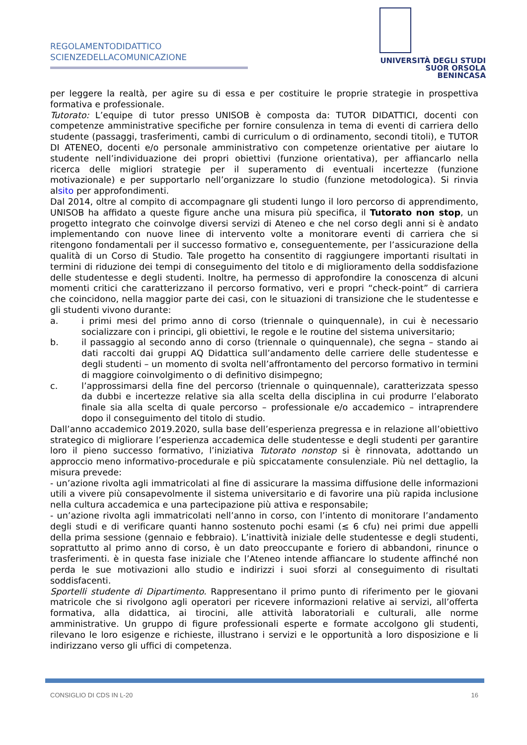REGOLAMENTODIDATTICO
SCIENZEDELLACOMUNICAZIONE
UNIVERSITÀ DEGLI STUDI
SUOR ORSOLA
BENINCASA
per leggere la realtà, per agire su di essa e per costituire le proprie strategie in prospettiva formativa e professionale.
Tutorato: L’equipe di tutor presso UNISOB è composta da: TUTOR DIDATTICI, docenti con competenze amministrative specifiche per fornire consulenza in tema di eventi di carriera dello studente (passaggi, trasferimenti, cambi di curriculum o di ordinamento, secondi titoli), e TUTOR DI ATENEO, docenti e/o personale amministrativo con competenze orientative per aiutare lo studente nell’individuazione dei propri obiettivi (funzione orientativa), per affiancarlo nella ricerca delle migliori strategie per il superamento di eventuali incertezze (funzione motivazionale) e per supportarlo nell’organizzare lo studio (funzione metodologica). Si rinvia alsito per approfondimenti.
Dal 2014, oltre al compito di accompagnare gli studenti lungo il loro percorso di apprendimento, UNISOB ha affidato a queste figure anche una misura più specifica, il Tutorato non stop, un progetto integrato che coinvolge diversi servizi di Ateneo e che nel corso degli anni si è andato implementando con nuove linee di intervento volte a monitorare eventi di carriera che si ritengono fondamentali per il successo formativo e, conseguentemente, per l’assicurazione della qualità di un Corso di Studio. Tale progetto ha consentito di raggiungere importanti risultati in termini di riduzione dei tempi di conseguimento del titolo e di miglioramento della soddisfazione delle studentesse e degli studenti. Inoltre, ha permesso di approfondire la conoscenza di alcuni momenti critici che caratterizzano il percorso formativo, veri e propri “check-point” di carriera che coincidono, nella maggior parte dei casi, con le situazioni di transizione che le studentesse e gli studenti vivono durante:
a. i primi mesi del primo anno di corso (triennale o quinquennale), in cui è necessario socializzare con i principi, gli obiettivi, le regole e le routine del sistema universitario;
b. il passaggio al secondo anno di corso (triennale o quinquennale), che segna – stando ai dati raccolti dai gruppi AQ Didattica sull’andamento delle carriere delle studentesse e degli studenti – un momento di svolta nell’affrontamento del percorso formativo in termini di maggiore coinvolgimento o di definitivo disimpegno;
c. l’approssimarsi della fine del percorso (triennale o quinquennale), caratterizzata spesso da dubbi e incertezze relative sia alla scelta della disciplina in cui produrre l’elaborato finale sia alla scelta di quale percorso – professionale e/o accademico – intraprendere dopo il conseguimento del titolo di studio.
Dall’anno accademico 2019.2020, sulla base dell’esperienza pregressa e in relazione all’obiettivo strategico di migliorare l’esperienza accademica delle studentesse e degli studenti per garantire loro il pieno successo formativo, l’iniziativa Tutorato nonstop si è rinnovata, adottando un approccio meno informativo-procedurale e più spiccatamente consulenziale. Più nel dettaglio, la misura prevede:
- un’azione rivolta agli immatricolati al fine di assicurare la massima diffusione delle informazioni utili a vivere più consapevolmente il sistema universitario e di favorire una più rapida inclusione nella cultura accademica e una partecipazione più attiva e responsabile;
- un’azione rivolta agli immatricolati nell’anno in corso, con l’intento di monitorare l’andamento degli studi e di verificare quanti hanno sostenuto pochi esami (≤ 6 cfu) nei primi due appelli della prima sessione (gennaio e febbraio). L’inattività iniziale delle studentesse e degli studenti, soprattutto al primo anno di corso, è un dato preoccupante e foriero di abbandoni, rinunce o trasferimenti. è in questa fase iniziale che l’Ateneo intende affiancare lo studente affinché non perda le sue motivazioni allo studio e indirizzi i suoi sforzi al conseguimento di risultati soddisfacenti.
Sportelli studente di Dipartimento. Rappresentano il primo punto di riferimento per le giovani matricole che si rivolgono agli operatori per ricevere informazioni relative ai servizi, all’offerta formativa, alla didattica, ai tirocini, alle attività laboratoriali e culturali, alle norme amministrative. Un gruppo di figure professionali esperte e formate accolgono gli studenti, rilevano le loro esigenze e richieste, illustrano i servizi e le opportunità a loro disposizione e li indirizzano verso gli uffici di competenza.
CONSIGLIO DI CDS IN L-20 16